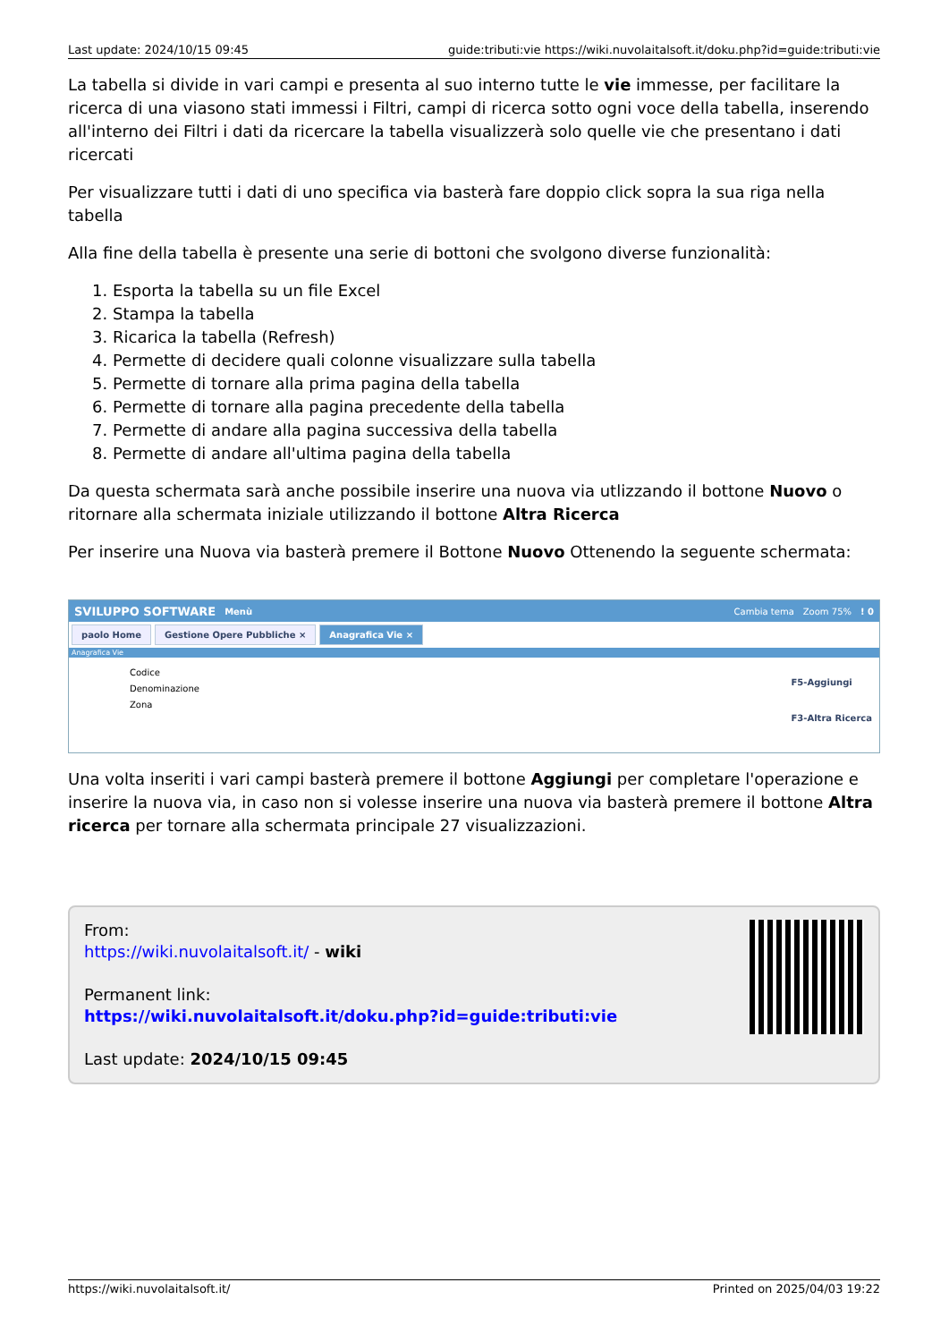Last update: 2024/10/15 09:45 guide:tributi:vie https://wiki.nuvolaitalsoft.it/doku.php?id=guide:tributi:vie
La tabella si divide in vari campi e presenta al suo interno tutte le vie immesse, per facilitare la ricerca di una viasono stati immessi i Filtri, campi di ricerca sotto ogni voce della tabella, inserendo all'interno dei Filtri i dati da ricercare la tabella visualizzerà solo quelle vie che presentano i dati ricercati
Per visualizzare tutti i dati di uno specifica via basterà fare doppio click sopra la sua riga nella tabella
Alla fine della tabella è presente una serie di bottoni che svolgono diverse funzionalità:
1. Esporta la tabella su un file Excel
2. Stampa la tabella
3. Ricarica la tabella (Refresh)
4. Permette di decidere quali colonne visualizzare sulla tabella
5. Permette di tornare alla prima pagina della tabella
6. Permette di tornare alla pagina precedente della tabella
7. Permette di andare alla pagina successiva della tabella
8. Permette di andare all'ultima pagina della tabella
Da questa schermata sarà anche possibile inserire una nuova via utlizzando il bottone Nuovo o ritornare alla schermata iniziale utilizzando il bottone Altra Ricerca
Per inserire una Nuova via basterà premere il Bottone Nuovo Ottenendo la seguente schermata:
SVILUPPO SOFTWARE Menù Cambia tema Zoom 75%! 0
paolo Home Gestione Opere Pubbliche × Anagrafica Vie ×
Anagrafica Vie
Codice
Denominazione
Zona
F5-Aggiungi
F3-Altra Ricerca
Una volta inseriti i vari campi basterà premere il bottone Aggiungi per completare l'operazione e inserire la nuova via, in caso non si volesse inserire una nuova via basterà premere il bottone Altra ricerca per tornare alla schermata principale 27 visualizzazioni.
From:
https://wiki.nuvolaitalsoft.it/ - wiki
Permanent link:
https://wiki.nuvolaitalsoft.it/doku.php?id=guide:tributi:vie
Last update: 2024/10/15 09:45
https://wiki.nuvolaitalsoft.it/ Printed on 2025/04/03 19:22